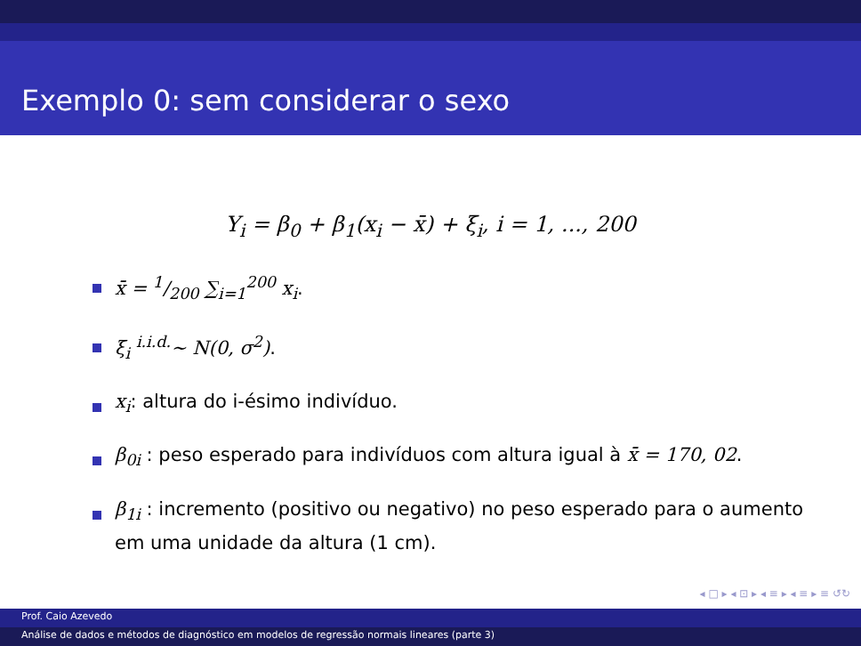Exemplo 0: sem considerar o sexo
Y<sub>i</sub> = β<sub>0</sub> + β<sub>1</sub>(x<sub>i</sub> − x̄) + ξ<sub>i</sub>, i = 1, ..., 200
x̄ = 1/200 ∑<sub>i=1</sub><sup>200</sup> x<sub>i</sub>.
ξ<sub>i</sub> <sup>i.i.d.</sup>∼ N(0, σ<sup>2</sup>).
x<sub>i</sub>: altura do i-ésimo indivíduo.
β<sub>0i</sub> : peso esperado para indivíduos com altura igual à x̄ = 170, 02.
β<sub>1i</sub> : incremento (positivo ou negativo) no peso esperado para o aumento em uma unidade da altura (1 cm).
◂ □ ▸ ◂ ⊡ ▸ ◂ ≡ ▸ ◂ ≡ ▸ ≡ ↺↻
Prof. Caio Azevedo
Análise de dados e métodos de diagnóstico em modelos de regressão normais lineares (parte 3)